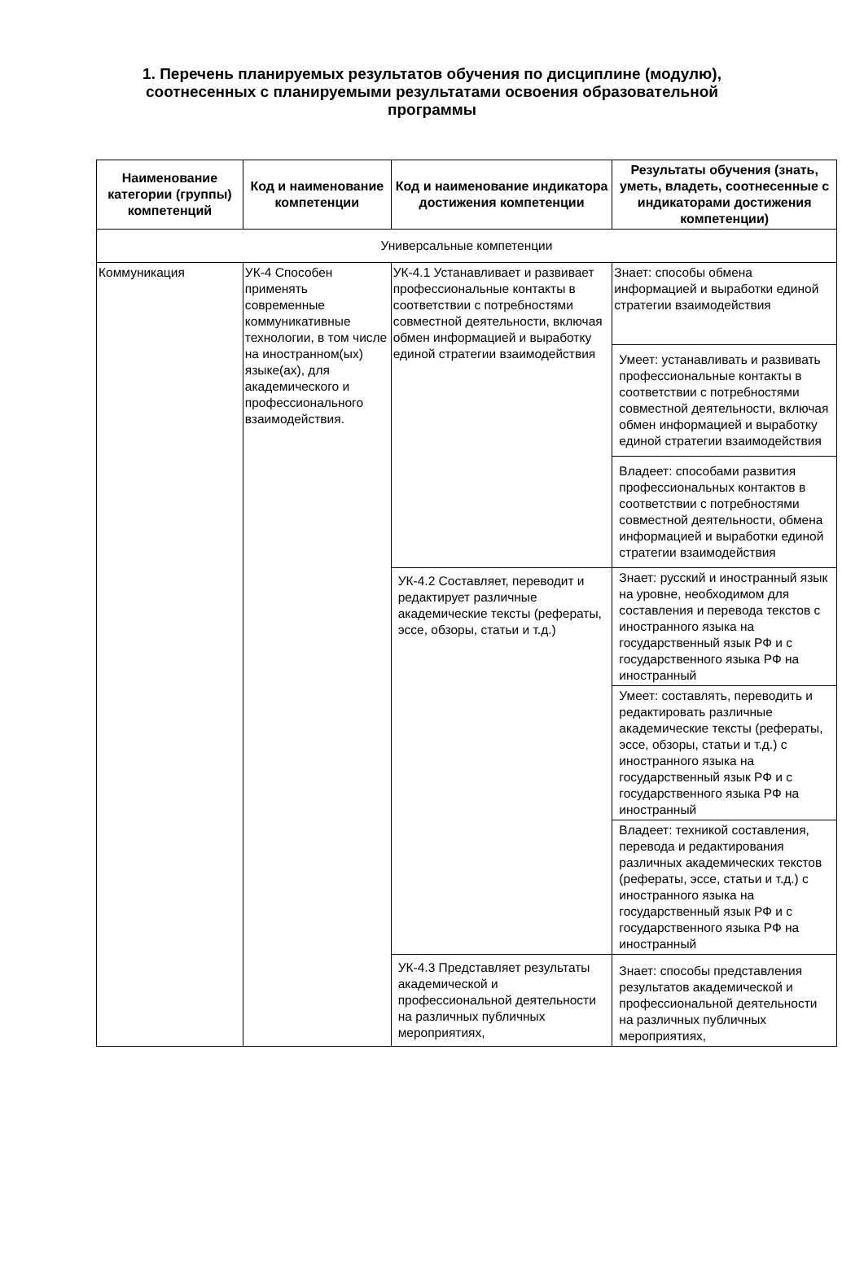1. Перечень планируемых результатов обучения по дисциплине (модулю), соотнесенных с планируемыми результатами освоения образовательной программы
| Наименование категории (группы) компетенций | Код и наименование компетенции | Код и наименование индикатора достижения компетенции | Результаты обучения (знать, уметь, владеть, соотнесенные с индикаторами достижения компетенции) |
| --- | --- | --- | --- |
| Универсальные компетенции | | | |
| Коммуникация | УК-4 Способен применять современные коммуникативные технологии, в том числе на иностранном(ых) языке(ах), для академического и профессионального взаимодействия. | УК-4.1 Устанавливает и развивает профессиональные контакты в соответствии с потребностями совместной деятельности, включая обмен информацией и выработку единой стратегии взаимодействия | Знает: способы обмена информацией и выработки единой стратегии взаимодействия |
| | | | Умеет: устанавливать и развивать профессиональные контакты в соответствии с потребностями совместной деятельности, включая обмен информацией и выработку единой стратегии взаимодействия |
| | | | Владеет: способами развития профессиональных контактов в соответствии с потребностями совместной деятельности, обмена информацией и выработки единой стратегии взаимодействия |
| | | УК-4.2 Составляет, переводит и редактирует различные академические тексты (рефераты, эссе, обзоры, статьи и т.д.) | Знает: русский и иностранный язык на уровне, необходимом для составления и перевода текстов с иностранного языка на государственный язык РФ и с государственного языка РФ на иностранный |
| | | | Умеет: составлять, переводить и редактировать различные академические тексты (рефераты, эссе, обзоры, статьи и т.д.) с иностранного языка на государственный язык РФ и с государственного языка РФ на иностранный |
| | | | Владеет: техникой составления, перевода и редактирования различных академических текстов (рефераты, эссе, статьи и т.д.) с иностранного языка на государственный язык РФ и с государственного языка РФ на иностранный |
| | | УК-4.3 Представляет результаты академической и профессиональной деятельности на различных публичных мероприятиях, | Знает: способы представления результатов академической и профессиональной деятельности на различных публичных мероприятиях, |